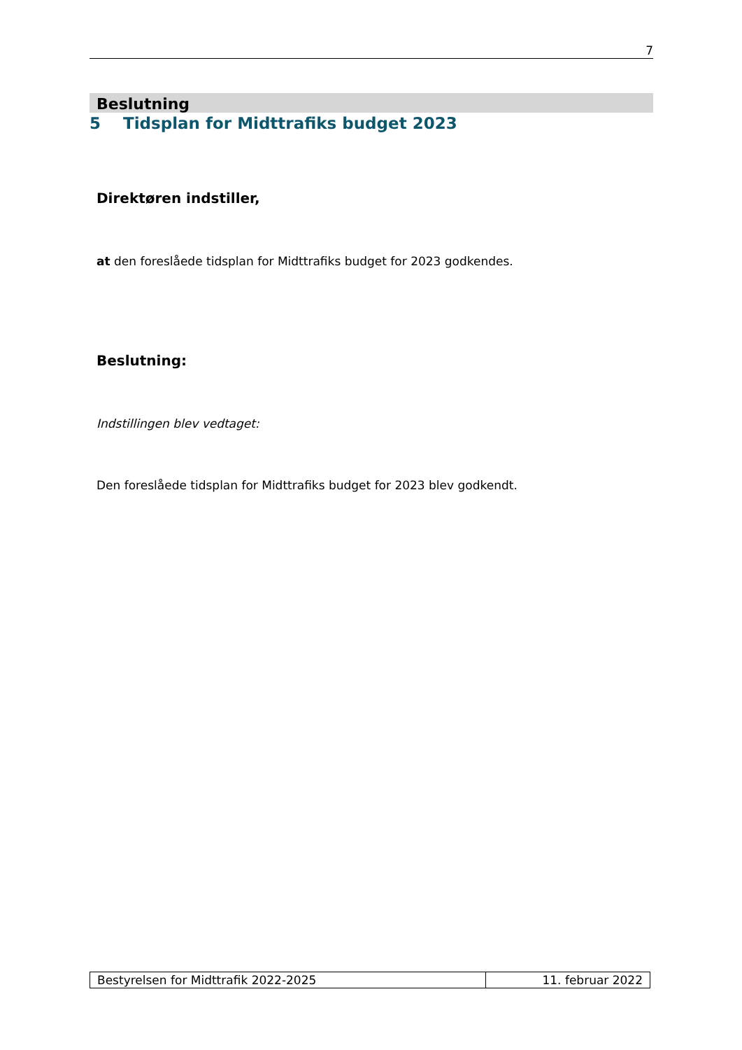7
Beslutning
5 Tidsplan for Midttrafiks budget 2023
Direktøren indstiller,
at den foreslåede tidsplan for Midttrafiks budget for 2023 godkendes.
Beslutning:
Indstillingen blev vedtaget:
Den foreslåede tidsplan for Midttrafiks budget for 2023 blev godkendt.
| Bestyrelsen for Midttrafik 2022-2025 | 11. februar 2022 |